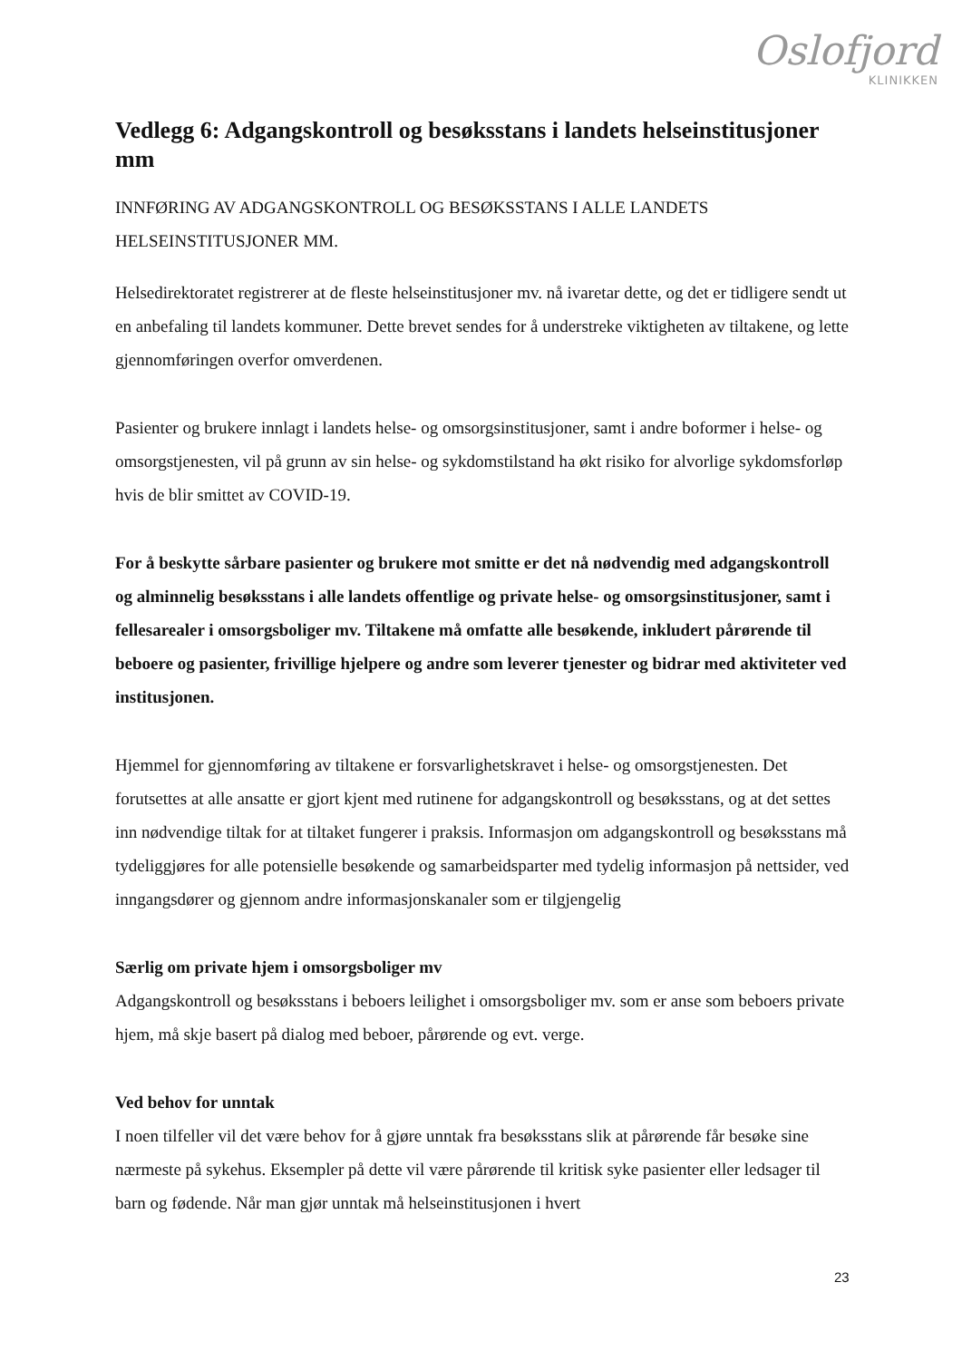Oslofjord
KLINIKKEN
Vedlegg 6: Adgangskontroll og besøksstans i landets helseinstitusjoner mm
INNFØRING AV ADGANGSKONTROLL OG BESØKSSTANS I ALLE LANDETS HELSEINSTITUSJONER MM.
Helsedirektoratet registrerer at de fleste helseinstitusjoner mv. nå ivaretar dette, og det er tidligere sendt ut en anbefaling til landets kommuner. Dette brevet sendes for å understreke viktigheten av tiltakene, og lette gjennomføringen overfor omverdenen.
Pasienter og brukere innlagt i landets helse- og omsorgsinstitusjoner, samt i andre boformer i helse- og omsorgstjenesten, vil på grunn av sin helse- og sykdomstilstand ha økt risiko for alvorlige sykdomsforløp hvis de blir smittet av COVID-19.
For å beskytte sårbare pasienter og brukere mot smitte er det nå nødvendig med adgangskontroll og alminnelig besøksstans i alle landets offentlige og private helse- og omsorgsinstitusjoner, samt i fellesarealer i omsorgsboliger mv. Tiltakene må omfatte alle besøkende, inkludert pårørende til beboere og pasienter, frivillige hjelpere og andre som leverer tjenester og bidrar med aktiviteter ved institusjonen.
Hjemmel for gjennomføring av tiltakene er forsvarlighetskravet i helse- og omsorgstjenesten. Det forutsettes at alle ansatte er gjort kjent med rutinene for adgangskontroll og besøksstans, og at det settes inn nødvendige tiltak for at tiltaket fungerer i praksis. Informasjon om adgangskontroll og besøksstans må tydeliggjøres for alle potensielle besøkende og samarbeidsparter med tydelig informasjon på nettsider, ved inngangsdører og gjennom andre informasjonskanaler som er tilgjengelig
Særlig om private hjem i omsorgsboliger mv
Adgangskontroll og besøksstans i beboers leilighet i omsorgsboliger mv. som er anse som beboers private hjem, må skje basert på dialog med beboer, pårørende og evt. verge.
Ved behov for unntak
I noen tilfeller vil det være behov for å gjøre unntak fra besøksstans slik at pårørende får besøke sine nærmeste på sykehus. Eksempler på dette vil være pårørende til kritisk syke pasienter eller ledsager til barn og fødende. Når man gjør unntak må helseinstitusjonen i hvert
23